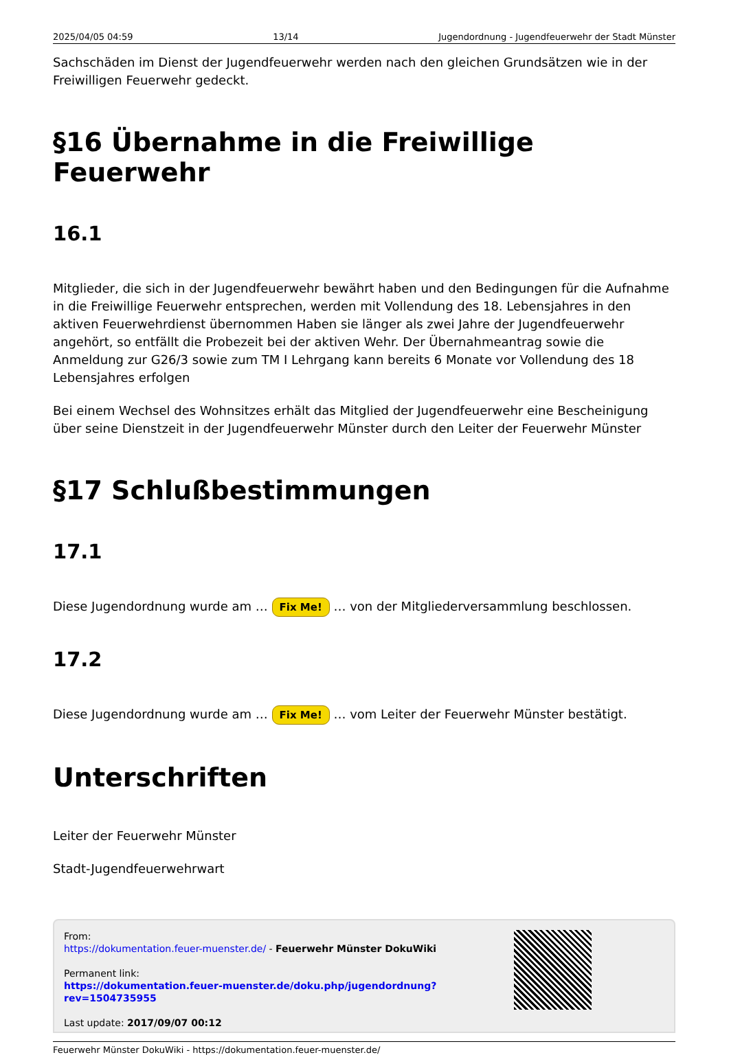2025/04/05 04:59 13/14 Jugendordnung - Jugendfeuerwehr der Stadt Münster
Sachschäden im Dienst der Jugendfeuerwehr werden nach den gleichen Grundsätzen wie in der Freiwilligen Feuerwehr gedeckt.
§16 Übernahme in die Freiwillige Feuerwehr
16.1
Mitglieder, die sich in der Jugendfeuerwehr bewährt haben und den Bedingungen für die Aufnahme in die Freiwillige Feuerwehr entsprechen, werden mit Vollendung des 18. Lebensjahres in den aktiven Feuerwehrdienst übernommen Haben sie länger als zwei Jahre der Jugendfeuerwehr angehört, so entfällt die Probezeit bei der aktiven Wehr. Der Übernahmeantrag sowie die Anmeldung zur G26/3 sowie zum TM I Lehrgang kann bereits 6 Monate vor Vollendung des 18 Lebensjahres erfolgen
Bei einem Wechsel des Wohnsitzes erhält das Mitglied der Jugendfeuerwehr eine Bescheinigung über seine Dienstzeit in der Jugendfeuerwehr Münster durch den Leiter der Feuerwehr Münster
§17 Schlußbestimmungen
17.1
Diese Jugendordnung wurde am … Fix Me! … von der Mitgliederversammlung beschlossen.
17.2
Diese Jugendordnung wurde am … Fix Me! … vom Leiter der Feuerwehr Münster bestätigt.
Unterschriften
Leiter der Feuerwehr Münster
Stadt-Jugendfeuerwehrwart
From:
https://dokumentation.feuer-muenster.de/ - Feuerwehr Münster DokuWiki
Permanent link:
https://dokumentation.feuer-muenster.de/doku.php/jugendordnung?rev=1504735955
Last update: 2017/09/07 00:12
Feuerwehr Münster DokuWiki - https://dokumentation.feuer-muenster.de/